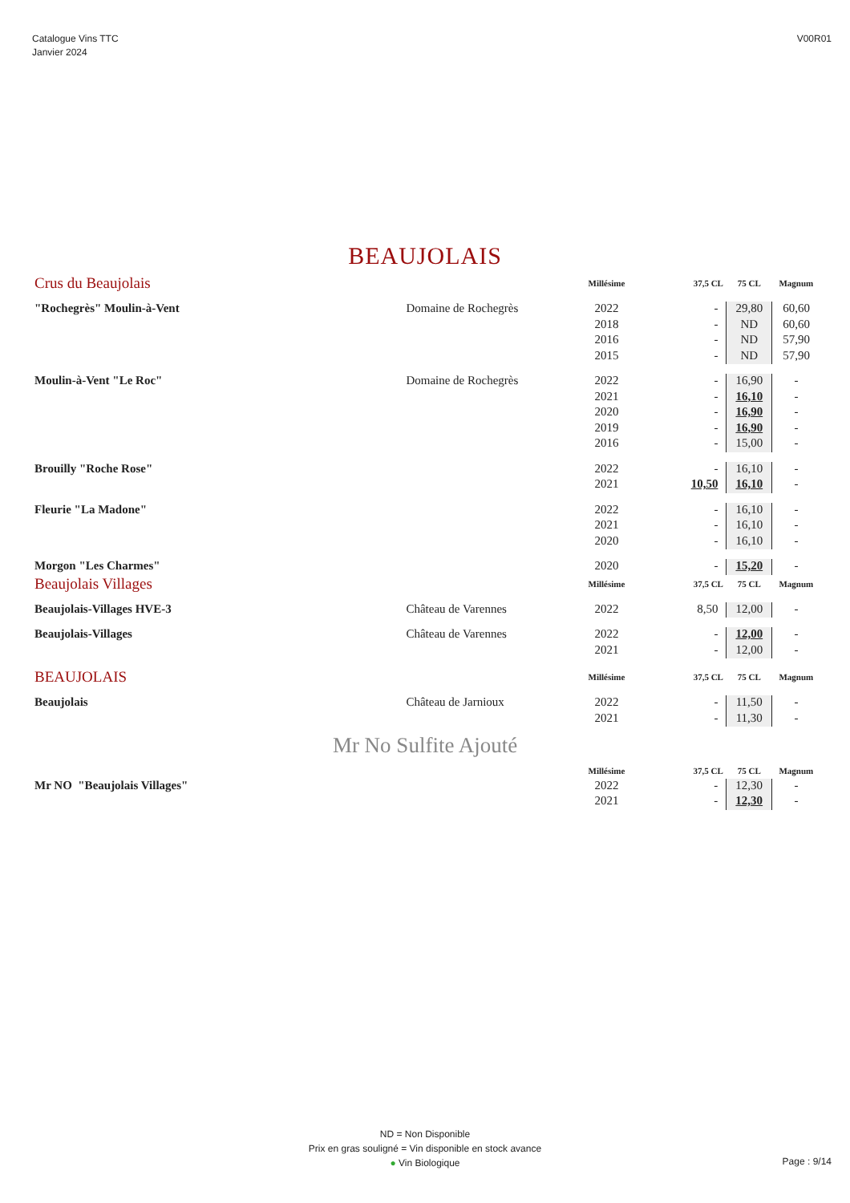Catalogue Vins TTC
Janvier 2024
V00R01
BEAUJOLAIS
| Crus du Beaujolais | | Millésime | 37,5 CL | 75 CL | Magnum |
| "Rochegrès" Moulin-à-Vent | Domaine de Rochegrès | 2022 | - | 29,80 | 60,60 |
| | | 2018 | - | ND | 60,60 |
| | | 2016 | - | ND | 57,90 |
| | | 2015 | - | ND | 57,90 |
| Moulin-à-Vent "Le Roc" | Domaine de Rochegrès | 2022 | - | 16,90 | - |
| | | 2021 | - | 16,10 | - |
| | | 2020 | - | 16,90 | - |
| | | 2019 | - | 16,90 | - |
| | | 2016 | - | 15,00 | - |
| Brouilly "Roche Rose" | | 2022 | - | 16,10 | - |
| | | 2021 | 10,50 | 16,10 | - |
| Fleurie "La Madone" | | 2022 | - | 16,10 | - |
| | | 2021 | - | 16,10 | - |
| | | 2020 | - | 16,10 | - |
| Morgon "Les Charmes" | | 2020 | - | 15,20 | - |
| Beaujolais Villages | | Millésime | 37,5 CL | 75 CL | Magnum |
| Beaujolais-Villages HVE-3 | Château de Varennes | 2022 | 8,50 | 12,00 | - |
| Beaujolais-Villages | Château de Varennes | 2022 | - | 12,00 | - |
| | | 2021 | - | 12,00 | - |
| BEAUJOLAIS | | Millésime | 37,5 CL | 75 CL | Magnum |
| Beaujolais | Château de Jarnioux | 2022 | - | 11,50 | - |
| | | 2021 | - | 11,30 | - |
Mr No Sulfite Ajouté
| | | Millésime | 37,5 CL | 75 CL | Magnum |
| Mr NO "Beaujolais Villages" | | 2022 | - | 12,30 | - |
| | | 2021 | - | 12,30 | - |
ND = Non Disponible
Prix en gras souligné = Vin disponible en stock avance
● Vin Biologique
Page : 9/14